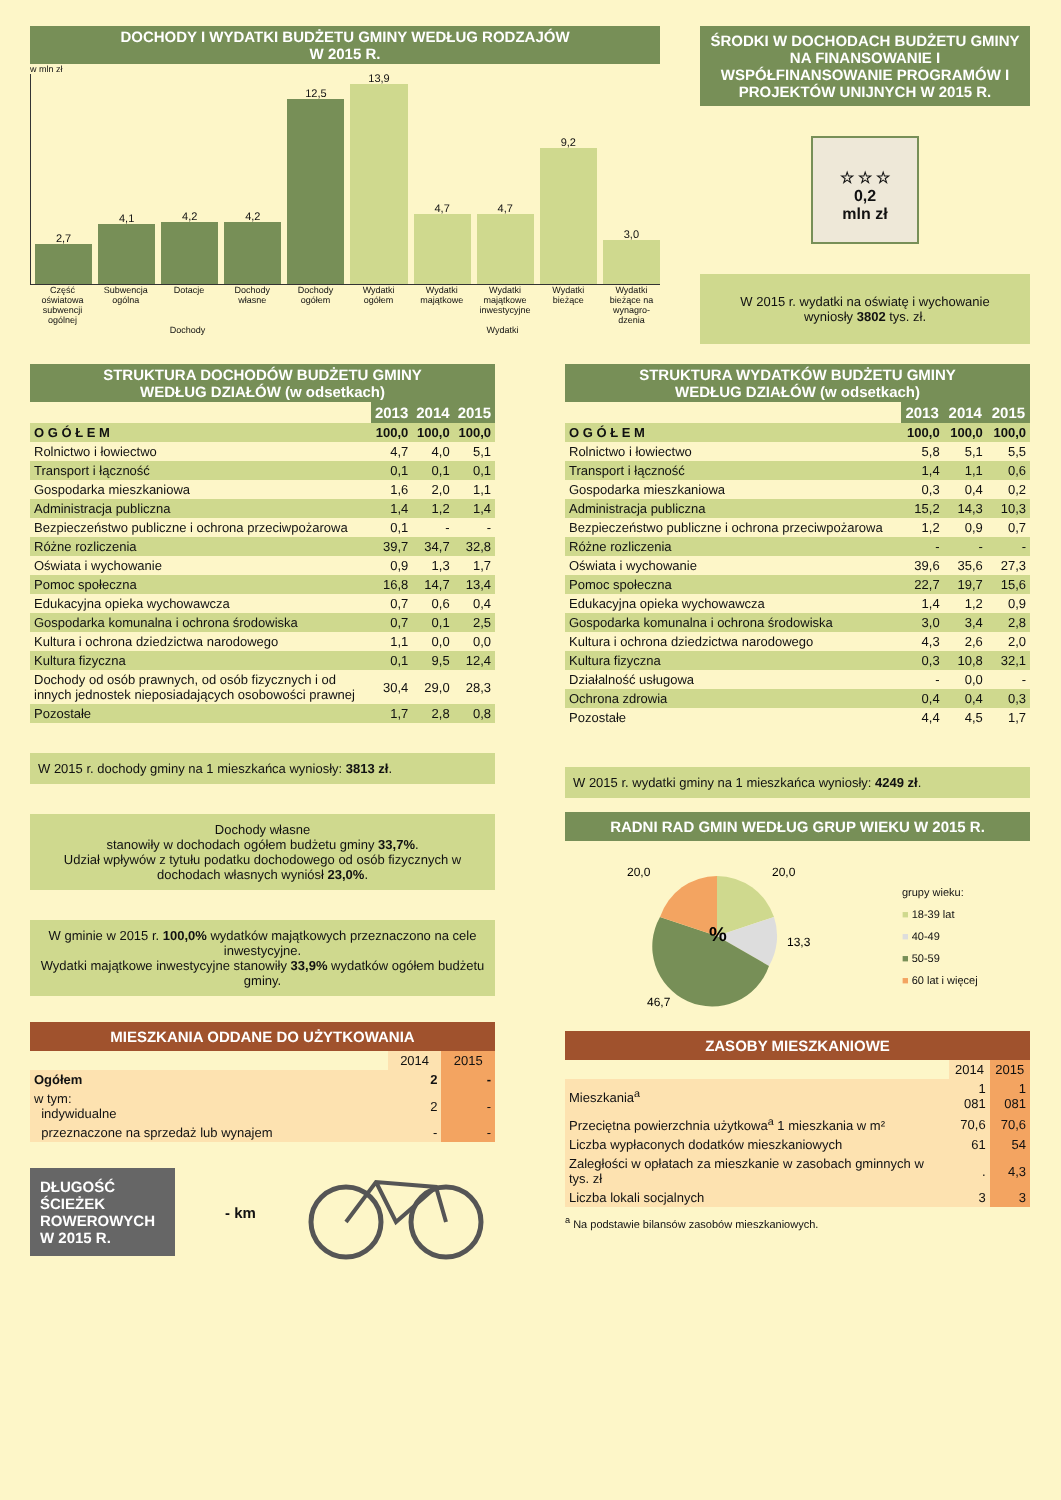DOCHODY I WYDATKI BUDŻETU GMINY WEDŁUG RODZAJÓW
W 2015 R.
w mln zł
2,7
4,1
4,2
4,2
12,5
13,9
4,7
4,7
9,2
3,0
Część oświatowa subwencji ogólnej
Subwencja ogólna Dotacje Dochody własne Dochody ogółem Wydatki ogółem Wydatki majątkowe Wydatki majątkowe inwestycyjne Wydatki bieżące Wydatki bieżące na wynagro-dzenia
Dochody Wydatki
ŚRODKI W DOCHODACH BUDŻETU GMINY NA FINANSOWANIE I WSPÓŁFINANSOWANIE PROGRAMÓW I PROJEKTÓW UNIJNYCH W 2015 R.
☆ ☆ ☆
0,2
mln zł
W 2015 r. wydatki na oświatę i wychowanie wyniosły 3802 tys. zł.
STRUKTURA DOCHODÓW BUDŻETU GMINY
WEDŁUG DZIAŁÓW (w odsetkach)
| | 2013 | 2014 | 2015 |
| --- | --- | --- | --- |
| O G Ó Ł E M | 100,0 | 100,0 | 100,0 |
| Rolnictwo i łowiectwo | 4,7 | 4,0 | 5,1 |
| Transport i łączność | 0,1 | 0,1 | 0,1 |
| Gospodarka mieszkaniowa | 1,6 | 2,0 | 1,1 |
| Administracja publiczna | 1,4 | 1,2 | 1,4 |
| Bezpieczeństwo publiczne i ochrona przeciwpożarowa | 0,1 | - | - |
| Różne rozliczenia | 39,7 | 34,7 | 32,8 |
| Oświata i wychowanie | 0,9 | 1,3 | 1,7 |
| Pomoc społeczna | 16,8 | 14,7 | 13,4 |
| Edukacyjna opieka wychowawcza | 0,7 | 0,6 | 0,4 |
| Gospodarka komunalna i ochrona środowiska | 0,7 | 0,1 | 2,5 |
| Kultura i ochrona dziedzictwa narodowego | 1,1 | 0,0 | 0,0 |
| Kultura fizyczna | 0,1 | 9,5 | 12,4 |
| Dochody od osób prawnych, od osób fizycznych i od innych jednostek nieposiadających osobowości prawnej | 30,4 | 29,0 | 28,3 |
| Pozostałe | 1,7 | 2,8 | 0,8 |
W 2015 r. dochody gminy na 1 mieszkańca wyniosły: 3813 zł.
Dochody własne
stanowiły w dochodach ogółem budżetu gminy 33,7%.
Udział wpływów z tytułu podatku dochodowego od osób fizycznych w dochodach własnych wyniósł 23,0%.
W gminie w 2015 r. 100,0% wydatków majątkowych przeznaczono na cele inwestycyjne.
Wydatki majątkowe inwestycyjne stanowiły 33,9% wydatków ogółem budżetu gminy.
MIESZKANIA ODDANE DO UŻYTKOWANIA
| | 2014 | 2015 |
| Ogółem | 2 | - |
| w tym: indywidualne | 2 | - |
| przeznaczone na sprzedaż lub wynajem | - | - |
DŁUGOŚĆ ŚCIEŻEK ROWEROWYCH W 2015 R.
- km
STRUKTURA WYDATKÓW BUDŻETU GMINY
WEDŁUG DZIAŁÓW (w odsetkach)
| | 2013 | 2014 | 2015 |
| --- | --- | --- | --- |
| O G Ó Ł E M | 100,0 | 100,0 | 100,0 |
| Rolnictwo i łowiectwo | 5,8 | 5,1 | 5,5 |
| Transport i łączność | 1,4 | 1,1 | 0,6 |
| Gospodarka mieszkaniowa | 0,3 | 0,4 | 0,2 |
| Administracja publiczna | 15,2 | 14,3 | 10,3 |
| Bezpieczeństwo publiczne i ochrona przeciwpożarowa | 1,2 | 0,9 | 0,7 |
| Różne rozliczenia | - | - | - |
| Oświata i wychowanie | 39,6 | 35,6 | 27,3 |
| Pomoc społeczna | 22,7 | 19,7 | 15,6 |
| Edukacyjna opieka wychowawcza | 1,4 | 1,2 | 0,9 |
| Gospodarka komunalna i ochrona środowiska | 3,0 | 3,4 | 2,8 |
| Kultura i ochrona dziedzictwa narodowego | 4,3 | 2,6 | 2,0 |
| Kultura fizyczna | 0,3 | 10,8 | 32,1 |
| Działalność usługowa | - | 0,0 | - |
| Ochrona zdrowia | 0,4 | 0,4 | 0,3 |
| Pozostałe | 4,4 | 4,5 | 1,7 |
W 2015 r. wydatki gminy na 1 mieszkańca wyniosły: 4249 zł.
RADNI RAD GMIN WEDŁUG GRUP WIEKU W 2015 R.
%
20,0
20,0
13,3
46,7
grupy wieku:
■ 18-39 lat
■ 40-49
■ 50-59
■ 60 lat i więcej
ZASOBY MIESZKANIOWE
| | 2014 | 2015 |
| Mieszkania<sup>a</sup> | 1 081 | 1 081 |
| Przeciętna powierzchnia użytkowa<sup>a</sup> 1 mieszkania w m² | 70,6 | 70,6 |
| Liczba wypłaconych dodatków mieszkaniowych | 61 | 54 |
| Zaległości w opłatach za mieszkanie w zasobach gminnych w tys. zł | . | 4,3 |
| Liczba lokali socjalnych | 3 | 3 |
<sup>a</sup> Na podstawie bilansów zasobów mieszkaniowych.